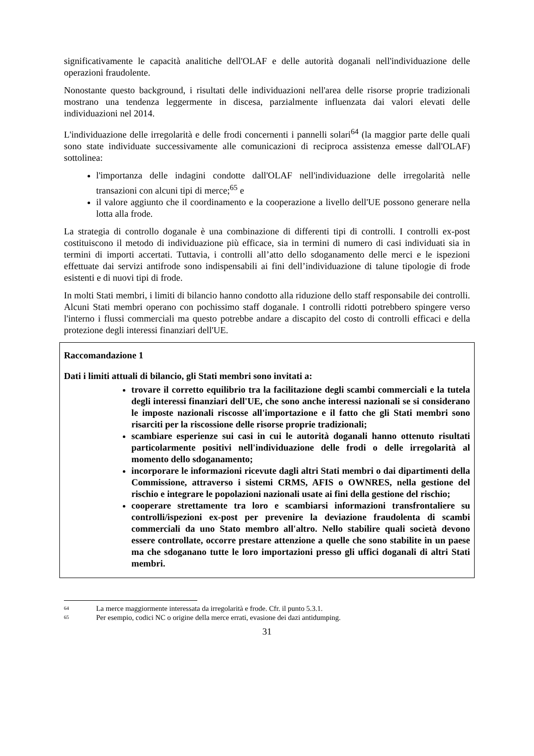significativamente le capacità analitiche dell'OLAF e delle autorità doganali nell'individuazione delle operazioni fraudolente.
Nonostante questo background, i risultati delle individuazioni nell'area delle risorse proprie tradizionali mostrano una tendenza leggermente in discesa, parzialmente influenzata dai valori elevati delle individuazioni nel 2014.
L'individuazione delle irregolarità e delle frodi concernenti i pannelli solari<sup>64</sup> (la maggior parte delle quali sono state individuate successivamente alle comunicazioni di reciproca assistenza emesse dall'OLAF) sottolinea:
l'importanza delle indagini condotte dall'OLAF nell'individuazione delle irregolarità nelle transazioni con alcuni tipi di merce;<sup>65</sup> e
il valore aggiunto che il coordinamento e la cooperazione a livello dell'UE possono generare nella lotta alla frode.
La strategia di controllo doganale è una combinazione di differenti tipi di controlli. I controlli ex-post costituiscono il metodo di individuazione più efficace, sia in termini di numero di casi individuati sia in termini di importi accertati. Tuttavia, i controlli all’atto dello sdoganamento delle merci e le ispezioni effettuate dai servizi antifrode sono indispensabili ai fini dell’individuazione di talune tipologie di frode esistenti e di nuovi tipi di frode.
In molti Stati membri, i limiti di bilancio hanno condotto alla riduzione dello staff responsabile dei controlli. Alcuni Stati membri operano con pochissimo staff doganale. I controlli ridotti potrebbero spingere verso l'interno i flussi commerciali ma questo potrebbe andare a discapito del costo di controlli efficaci e della protezione degli interessi finanziari dell'UE.
Raccomandazione 1
Dati i limiti attuali di bilancio, gli Stati membri sono invitati a:
trovare il corretto equilibrio tra la facilitazione degli scambi commerciali e la tutela degli interessi finanziari dell'UE, che sono anche interessi nazionali se si considerano le imposte nazionali riscosse all'importazione e il fatto che gli Stati membri sono risarciti per la riscossione delle risorse proprie tradizionali;
scambiare esperienze sui casi in cui le autorità doganali hanno ottenuto risultati particolarmente positivi nell'individuazione delle frodi o delle irregolarità al momento dello sdoganamento;
incorporare le informazioni ricevute dagli altri Stati membri o dai dipartimenti della Commissione, attraverso i sistemi CRMS, AFIS o OWNRES, nella gestione del rischio e integrare le popolazioni nazionali usate ai fini della gestione del rischio;
cooperare strettamente tra loro e scambiarsi informazioni transfrontaliere su controlli/ispezioni ex-post per prevenire la deviazione fraudolenta di scambi commerciali da uno Stato membro all'altro. Nello stabilire quali società devono essere controllate, occorre prestare attenzione a quelle che sono stabilite in un paese ma che sdoganano tutte le loro importazioni presso gli uffici doganali di altri Stati membri.
64 La merce maggiormente interessata da irregolarità e frode. Cfr. il punto 5.3.1.
65 Per esempio, codici NC o origine della merce errati, evasione dei dazi antidumping.
31